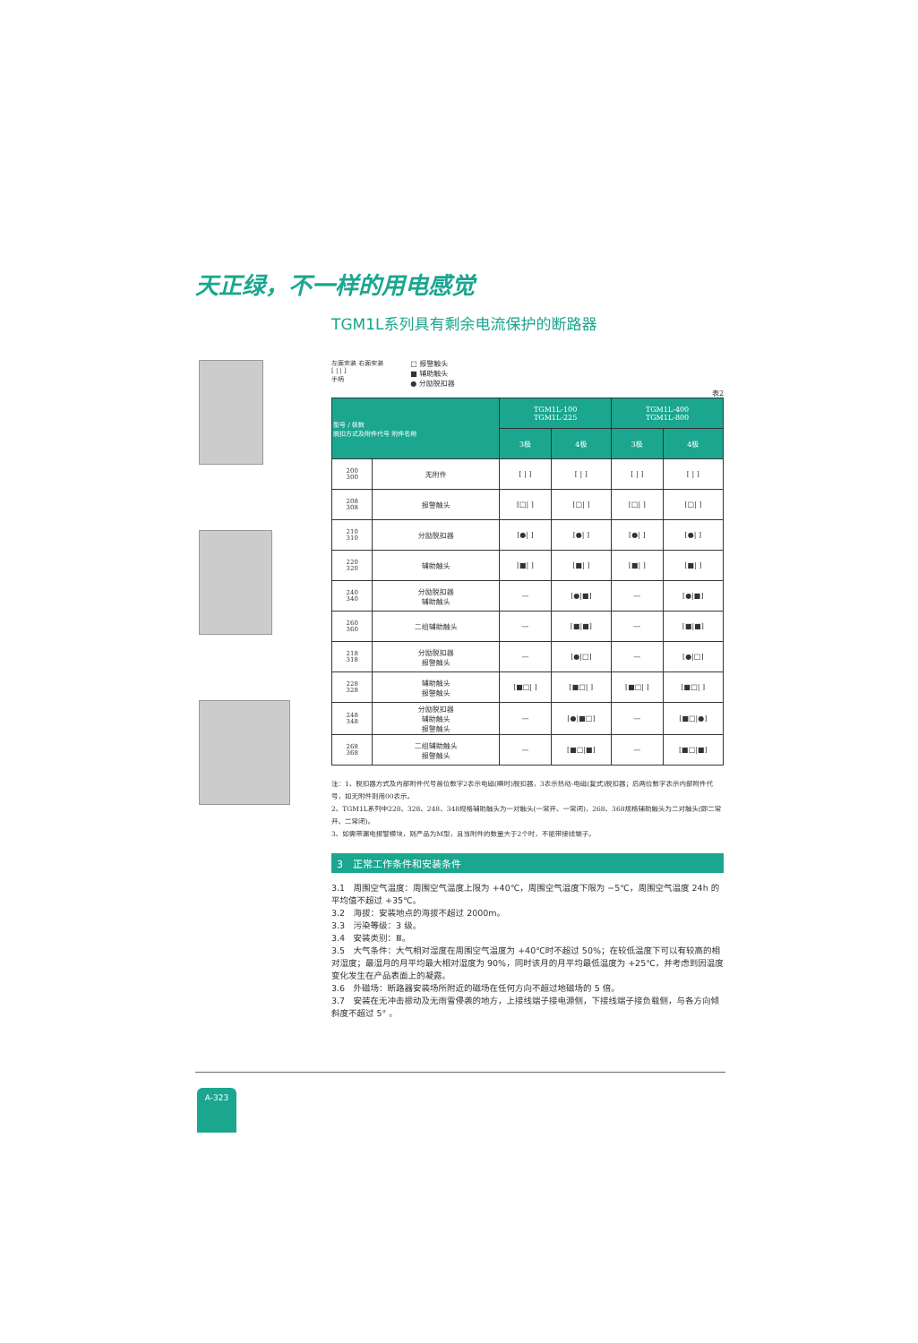天正绿，不一样的用电感觉
TGM1L系列具有剩余电流保护的断路器
左面安装 右面安装
[ | | ]
手柄
□ 报警触头
■ 辅助触头
● 分励脱扣器
表2
| 型号 / 极数 脱扣方式及附件代号 附件名称 | | TGM1L-100 TGM1L-225 | | TGM1L-400 TGM1L-800 | |
| --- | --- | --- | --- | --- | --- |
| | | 3极 | 4极 | 3极 | 4极 |
| 200 300 | 无附件 | [ / ] | [ / ] | [ / ] | [ / ] |
| 208 308 | 报警触头 | [□/ ] | [□/ ] | [□/ ] | [□/ ] |
| 210 310 | 分励脱扣器 | [●/ ] | [●/ ] | [●/ ] | [●/ ] |
| 220 320 | 辅助触头 | [■/ ] | [■/ ] | [■/ ] | [■/ ] |
| 240 340 | 分励脱扣器 辅助触头 | — | [●/■] | — | [●/■] |
| 260 360 | 二组辅助触头 | — | [■/■] | — | [■/■] |
| 218 318 | 分励脱扣器 报警触头 | — | [●/□] | — | [●/□] |
| 228 328 | 辅助触头 报警触头 | [■□/ ] | [■□/ ] | [■□/ ] | [■□/ ] |
| 248 348 | 分励脱扣器 辅助触头 报警触头 | — | [●/■□] | — | [■□/●] |
| 268 368 | 二组辅助触头 报警触头 | — | [■□/■] | — | [■□/■] |
注：1、脱扣器方式及内部附件代号首位数字2表示电磁(瞬时)脱扣器，3表示热动-电磁(复式)脱扣器；后两位数字表示内部附件代号，如无附件则用00表示。
2、TGM1L系列中228、328、248、348规格辅助触头为一对触头(一常开、一常闭)，268、368规格辅助触头为二对触头(即二常开、二常闭)。
3、如需带漏电报警模块，则产品为M型，且当附件的数量大于2个时，不能带接线端子。
3　正常工作条件和安装条件
3.1　周围空气温度：周围空气温度上限为 +40℃，周围空气温度下限为 −5℃，周围空气温度 24h 的平均值不超过 +35℃。
3.2　海拔：安装地点的海拔不超过 2000m。
3.3　污染等级：3 级。
3.4　安装类别：Ⅲ。
3.5　大气条件：大气相对湿度在周围空气温度为 +40℃时不超过 50%；在较低温度下可以有较高的相对湿度；最湿月的月平均最大相对湿度为 90%，同时该月的月平均最低温度为 +25℃，并考虑到因温度变化发生在产品表面上的凝露。
3.6　外磁场：断路器安装场所附近的磁场在任何方向不超过地磁场的 5 倍。
3.7　安装在无冲击振动及无雨雪侵袭的地方，上接线端子接电源侧，下接线端子接负载侧，与各方向倾斜度不超过 5° 。
A-323